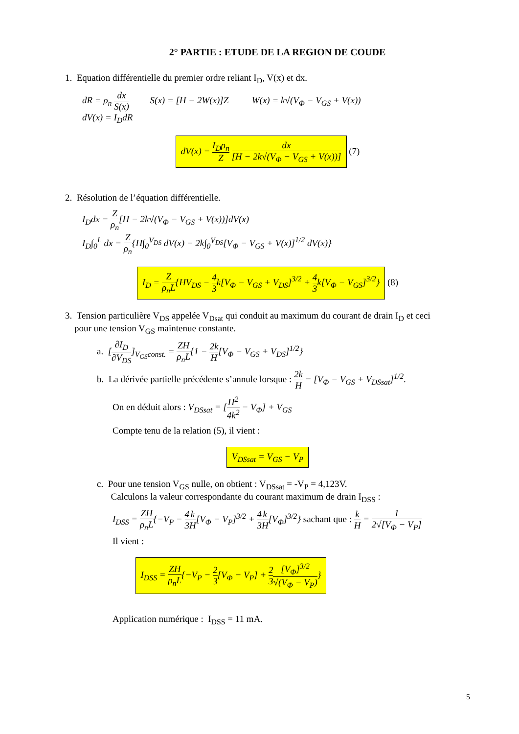2° PARTIE : ETUDE DE LA REGION DE COUDE
1. Equation différentielle du premier ordre reliant I<sub>D</sub>, V(x) et dx.
dR = ρ<sub>n</sub> dx S(x) S(x) = [H − 2W(x)]Z W(x) = k√(V<sub>Φ</sub> − V<sub>GS</sub> + V(x))
dV(x) = I<sub>D</sub>dR
dV(x) = I<sub>D</sub>ρ<sub>n</sub> Z dx [H − 2k√(V<sub>Φ</sub> − V<sub>GS</sub> + V(x))] (7)
2. Résolution de l’équation différentielle.
I<sub>D</sub>dx = Z ρ<sub>n</sub>[H − 2k√(V<sub>Φ</sub> − V<sub>GS</sub> + V(x))]dV(x)
I<sub>D</sub>∫<sub>0</sub><sup>L</sup> dx = Z ρ<sub>n</sub>{H∫<sub>0</sub><sup>V<sub>DS</sub></sup> dV(x) − 2k∫<sub>0</sub><sup>V<sub>DS</sub></sup>[V<sub>Φ</sub> − V<sub>GS</sub> + V(x)]<sup>1/2</sup> dV(x)}
I<sub>D</sub> = Z ρ<sub>n</sub>L{HV<sub>DS</sub> − 4 3k[V<sub>Φ</sub> − V<sub>GS</sub> + V<sub>DS</sub>]<sup>3/2</sup> + 4 3k[V<sub>Φ</sub> − V<sub>GS</sub>]<sup>3/2</sup>} (8)
3. Tension particulière V<sub>DS</sub> appelée V<sub>Dsat</sub> qui conduit au maximum du courant de drain I<sub>D</sub> et ceci
pour une tension V<sub>GS</sub> maintenue constante.
a. [∂I<sub>D</sub> ∂V<sub>DS</sub>]<sub>V<sub>GS</sub>const.</sub> = ZH ρ<sub>n</sub>L{1 − 2k H[V<sub>Φ</sub> − V<sub>GS</sub> + V<sub>DS</sub>]<sup>1/2</sup>}
b. La dérivée partielle précédente s’annule lorsque : 2k H = [V<sub>Φ</sub> − V<sub>GS</sub> + V<sub>DSsat</sub>]<sup>1/2</sup>.
On en déduit alors : V<sub>DSsat</sub> = [H<sup>2</sup> 4k<sup>2</sup> − V<sub>Φ</sub>] + V<sub>GS</sub>
Compte tenu de la relation (5), il vient :
V<sub>DSsat</sub> = V<sub>GS</sub> − V<sub>P</sub>
c. Pour une tension V<sub>GS</sub> nulle, on obtient : V<sub>DSsat</sub> = -V<sub>P</sub> = 4,123V.
Calculons la valeur correspondante du courant maximum de drain I<sub>DSS</sub> :
I<sub>DSS</sub> = ZH ρ<sub>n</sub>L{−V<sub>P</sub> − 4 3 k H[V<sub>Φ</sub> − V<sub>P</sub>]<sup>3/2</sup> + 4 3 k H[V<sub>Φ</sub>]<sup>3/2</sup>} sachant que : k H = 1 2√[V<sub>Φ</sub> − V<sub>P</sub>]
Il vient :
I<sub>DSS</sub> = ZH ρ<sub>n</sub>L{−V<sub>P</sub> − 2 3[V<sub>Φ</sub> − V<sub>P</sub>] + 2 3[V<sub>Φ</sub>]<sup>3/2</sup> √(V<sub>Φ</sub> − V<sub>P</sub>)}
Application numérique : I<sub>DSS</sub> = 11 mA.
5